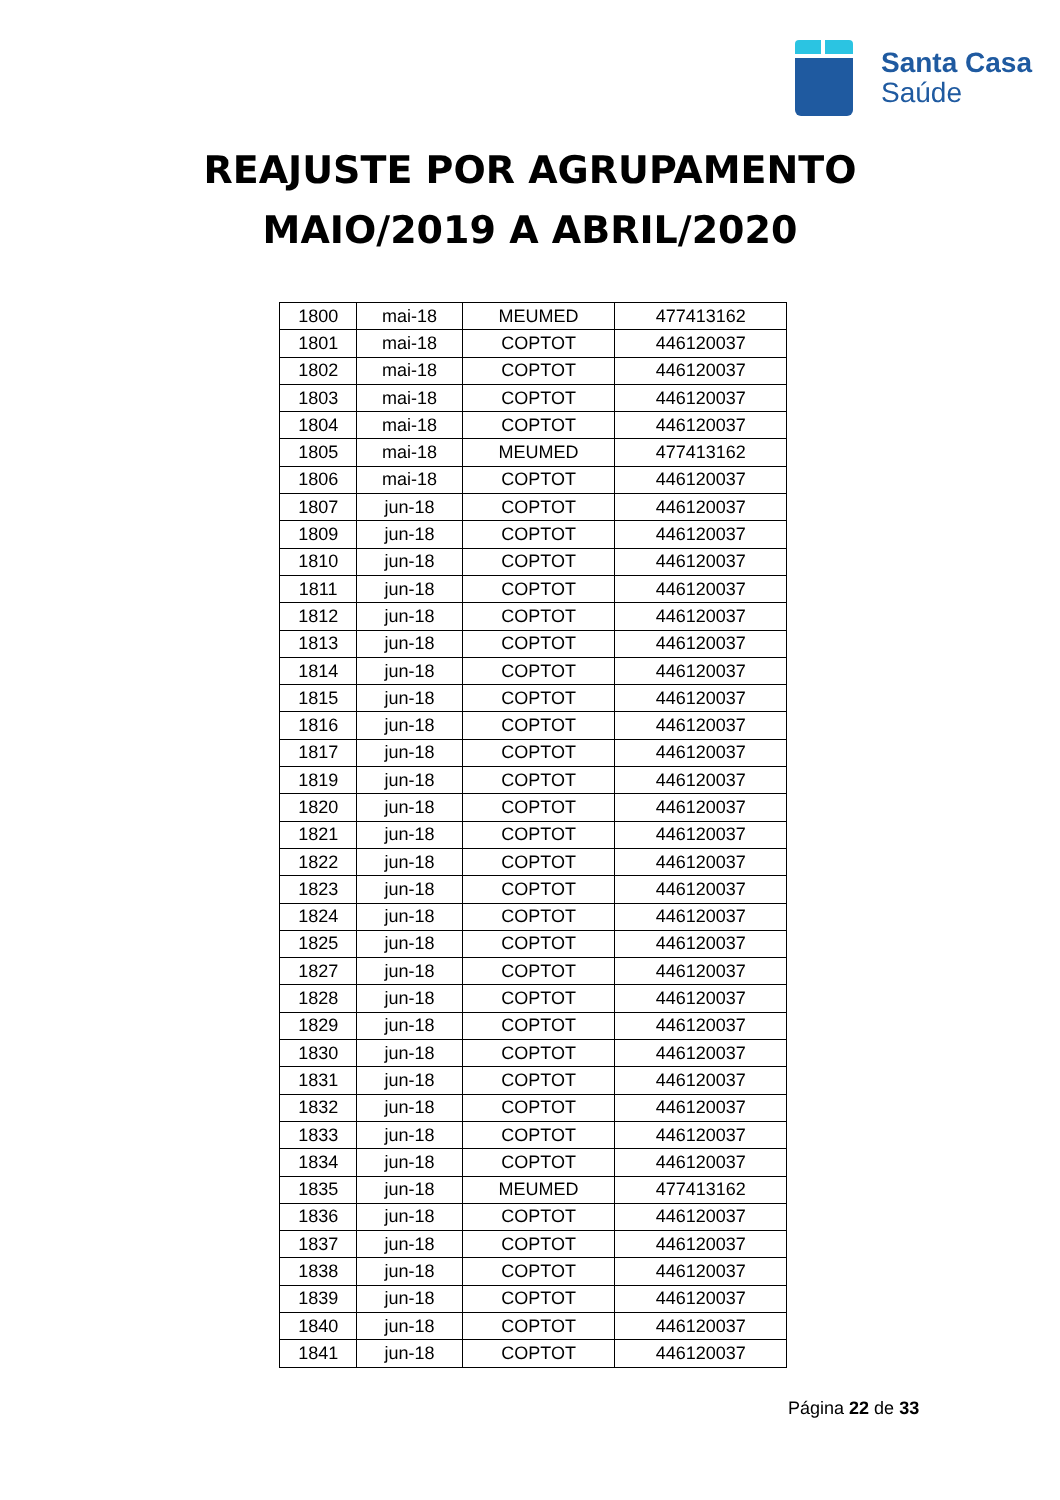Santa Casa
Saúde
REAJUSTE POR AGRUPAMENTO
MAIO/2019 A ABRIL/2020
| 1800 | mai-18 | MEUMED | 477413162 |
| 1801 | mai-18 | COPTOT | 446120037 |
| 1802 | mai-18 | COPTOT | 446120037 |
| 1803 | mai-18 | COPTOT | 446120037 |
| 1804 | mai-18 | COPTOT | 446120037 |
| 1805 | mai-18 | MEUMED | 477413162 |
| 1806 | mai-18 | COPTOT | 446120037 |
| 1807 | jun-18 | COPTOT | 446120037 |
| 1809 | jun-18 | COPTOT | 446120037 |
| 1810 | jun-18 | COPTOT | 446120037 |
| 1811 | jun-18 | COPTOT | 446120037 |
| 1812 | jun-18 | COPTOT | 446120037 |
| 1813 | jun-18 | COPTOT | 446120037 |
| 1814 | jun-18 | COPTOT | 446120037 |
| 1815 | jun-18 | COPTOT | 446120037 |
| 1816 | jun-18 | COPTOT | 446120037 |
| 1817 | jun-18 | COPTOT | 446120037 |
| 1819 | jun-18 | COPTOT | 446120037 |
| 1820 | jun-18 | COPTOT | 446120037 |
| 1821 | jun-18 | COPTOT | 446120037 |
| 1822 | jun-18 | COPTOT | 446120037 |
| 1823 | jun-18 | COPTOT | 446120037 |
| 1824 | jun-18 | COPTOT | 446120037 |
| 1825 | jun-18 | COPTOT | 446120037 |
| 1827 | jun-18 | COPTOT | 446120037 |
| 1828 | jun-18 | COPTOT | 446120037 |
| 1829 | jun-18 | COPTOT | 446120037 |
| 1830 | jun-18 | COPTOT | 446120037 |
| 1831 | jun-18 | COPTOT | 446120037 |
| 1832 | jun-18 | COPTOT | 446120037 |
| 1833 | jun-18 | COPTOT | 446120037 |
| 1834 | jun-18 | COPTOT | 446120037 |
| 1835 | jun-18 | MEUMED | 477413162 |
| 1836 | jun-18 | COPTOT | 446120037 |
| 1837 | jun-18 | COPTOT | 446120037 |
| 1838 | jun-18 | COPTOT | 446120037 |
| 1839 | jun-18 | COPTOT | 446120037 |
| 1840 | jun-18 | COPTOT | 446120037 |
| 1841 | jun-18 | COPTOT | 446120037 |
Página 22 de 33